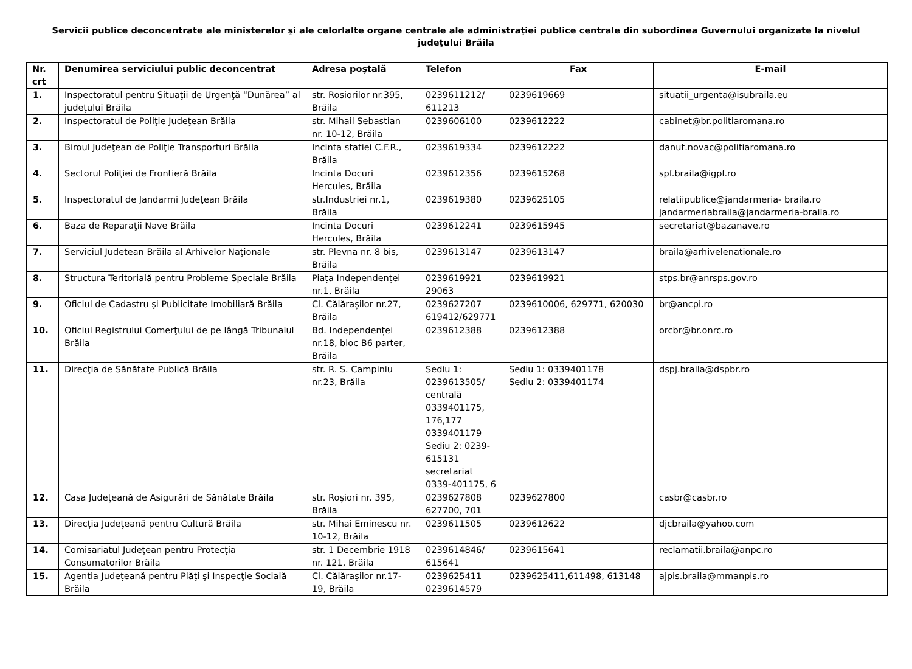Servicii publice deconcentrate ale ministerelor şi ale celorlalte organe centrale ale administraţiei publice centrale din subordinea Guvernului organizate la nivelul judeţului Brăila
| Nr. crt | Denumirea serviciului public deconcentrat | Adresa poştală | Telefon | Fax | E-mail |
| --- | --- | --- | --- | --- | --- |
| 1. | Inspectoratul pentru Situaţii de Urgenţă “Dunărea” al judeţului Brăila | str. Rosiorilor nr.395, Brăila | 0239611212/ 611213 | 0239619669 | situatii_urgenta@isubraila.eu |
| 2. | Inspectoratul de Poliţie Judeţean Brăila | str. Mihail Sebastian nr. 10-12, Brăila | 0239606100 | 0239612222 | cabinet@br.politiaromana.ro |
| 3. | Biroul Judeţean de Poliţie Transporturi Brăila | Incinta statiei C.F.R., Brăila | 0239619334 | 0239612222 | danut.novac@politiaromana.ro |
| 4. | Sectorul Poliţiei de Frontieră Brăila | Incinta Docuri Hercules, Brăila | 0239612356 | 0239615268 | spf.braila@igpf.ro |
| 5. | Inspectoratul de Jandarmi Judeţean Brăila | str.Industriei nr.1, Brăila | 0239619380 | 0239625105 | relatiipublice@jandarmeria- braila.ro jandarmeriabraila@jandarmeria-braila.ro |
| 6. | Baza de Reparaţii Nave Brăila | Incinta Docuri Hercules, Brăila | 0239612241 | 0239615945 | secretariat@bazanave.ro |
| 7. | Serviciul Judetean Brăila al Arhivelor Naţionale | str. Plevna nr. 8 bis, Brăila | 0239613147 | 0239613147 | braila@arhivelenationale.ro |
| 8. | Structura Teritorială pentru Probleme Speciale Brăila | Piața Independenței nr.1, Brăila | 0239619921 29063 | 0239619921 | stps.br@anrsps.gov.ro |
| 9. | Oficiul de Cadastru şi Publicitate Imobiliară Brăila | Cl. Călărașilor nr.27, Brăila | 0239627207 619412/629771 | 0239610006, 629771, 620030 | br@ancpi.ro |
| 10. | Oficiul Registrului Comerţului de pe lângă Tribunalul Brăila | Bd. Independenței nr.18, bloc B6 parter, Brăila | 0239612388 | 0239612388 | orcbr@br.onrc.ro |
| 11. | Direcţia de Sănătate Publică Brăila | str. R. S. Campiniu nr.23, Brăila | Sediu 1: 0239613505/ centrală 0339401175, 176,177 0339401179 Sediu 2: 0239-615131 secretariat 0339-401175, 6 | Sediu 1: 0339401178 Sediu 2: 0339401174 | dspj.braila@dspbr.ro |
| 12. | Casa Județeană de Asigurări de Sănătate Brăila | str. Roșiori nr. 395, Brăila | 0239627808 627700, 701 | 0239627800 | casbr@casbr.ro |
| 13. | Direcția Judeţeană pentru Cultură Brăila | str. Mihai Eminescu nr. 10-12, Brăila | 0239611505 | 0239612622 | djcbraila@yahoo.com |
| 14. | Comisariatul Județean pentru Protecția Consumatorilor Brăila | str. 1 Decembrie 1918 nr. 121, Brăila | 0239614846/ 615641 | 0239615641 | reclamatii.braila@anpc.ro |
| 15. | Agenția Județeană pentru Plăţi şi Inspecţie Socială Brăila | Cl. Călărașilor nr.17-19, Brăila | 0239625411 0239614579 | 0239625411,611498, 613148 | ajpis.braila@mmanpis.ro |